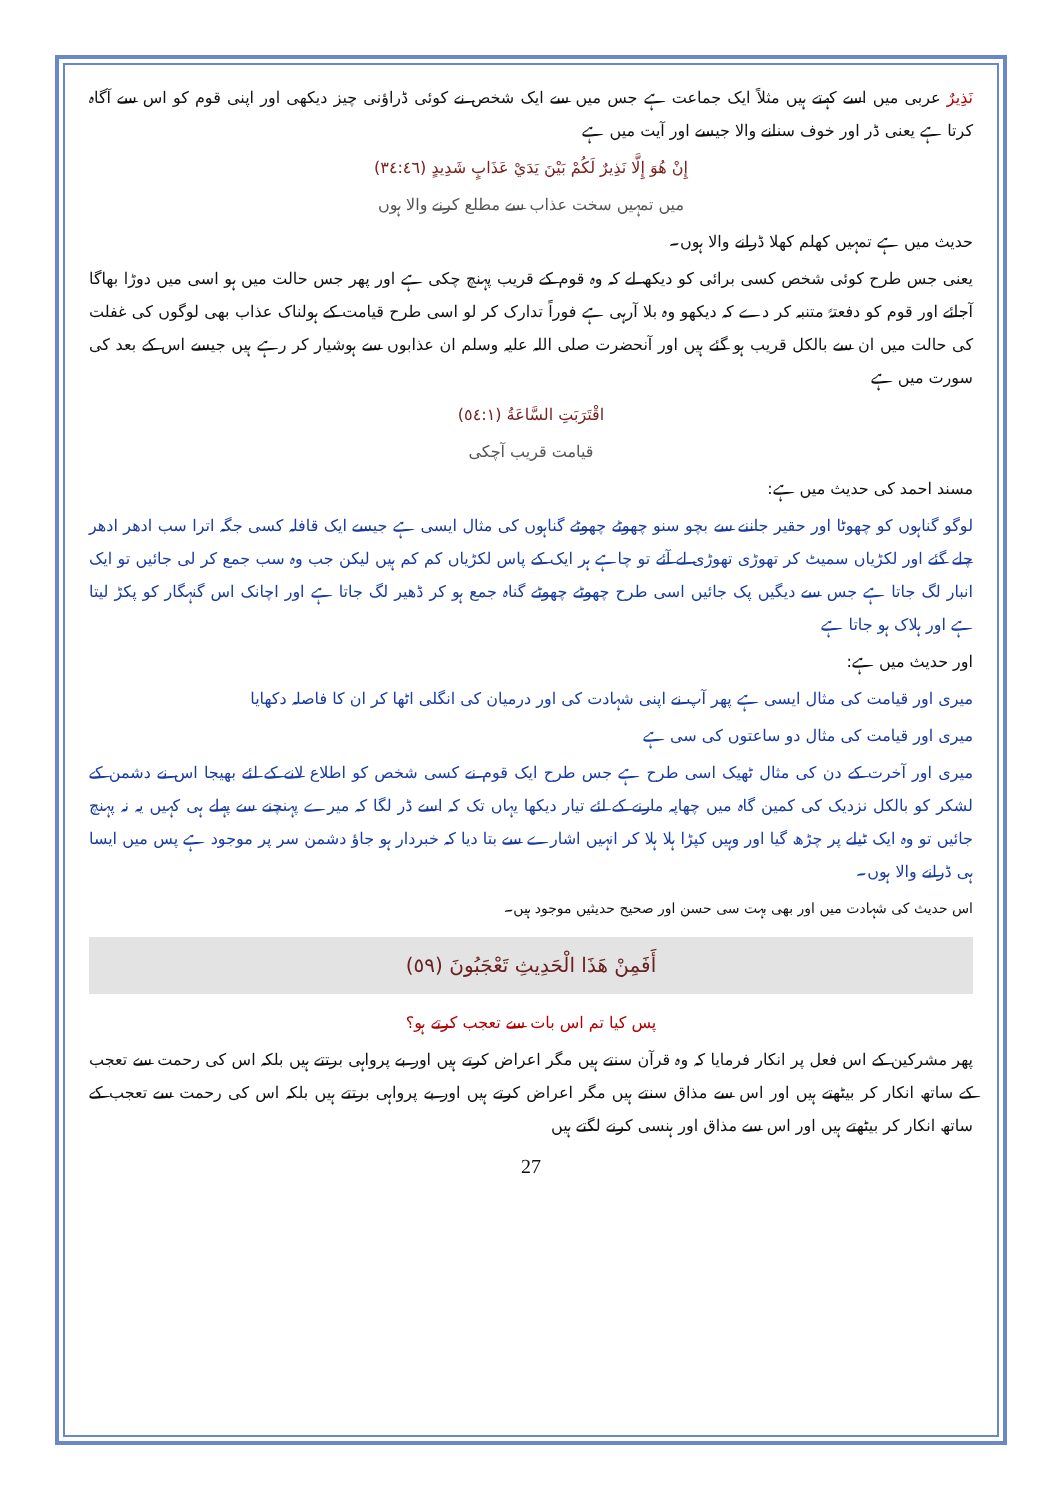نَذِيرٌ عربی میں اسے کہتے ہیں مثلاً ایک جماعت ہے جس میں سے ایک شخص نے کوئی ڈراؤنی چیز دیکھی اور اپنی قوم کو اس سے آگاہ کرتا ہے یعنی ڈر اور خوف سنانے والا جیسے اور آیت میں ہے
إِنْ هُوَ إِلَّا نَذِيرٌ لَكُمْ بَيْنَ يَدَيْ عَذَابٍ شَدِيدٍ (٣٤:٤٦)
میں تمہیں سخت عذاب سے مطلع کرنے والا ہوں
حدیث میں ہے تمہیں کھلم کھلا ڈرانے والا ہوں۔
یعنی جس طرح کوئی شخص کسی برائی کو دیکھ لے کہ وہ قوم کے قریب پہنچ چکی ہے اور پھر جس حالت میں ہو اسی میں دوڑا بھاگا آجائے اور قوم کو دفعتہً متنبہ کر دے کہ دیکھو وہ بلا آرہی ہے فوراً تدارک کر لو اسی طرح قیامت کے ہولناک عذاب بھی لوگوں کی غفلت کی حالت میں ان سے بالکل قریب ہو گئے ہیں اور آنحضرت صلی اللہ علیہ وسلم ان عذابوں سے ہوشیار کر رہے ہیں جیسے اس کے بعد کی سورت میں ہے
اقْتَرَبَتِ السَّاعَةُ (٥٤:١)
قیامت قریب آچکی
مسند احمد کی حدیث میں ہے:
لوگو گناہوں کو چھوٹا اور حقیر جاننے سے بچو سنو چھوٹے چھوٹے گناہوں کی مثال ایسی ہے جیسے ایک قافلہ کسی جگہ اترا سب ادھر ادھر چلے گئے اور لکڑیاں سمیٹ کر تھوڑی تھوڑی لے آئے تو چاہے ہر ایک کے پاس لکڑیاں کم کم ہیں لیکن جب وہ سب جمع کر لی جائیں تو ایک انبار لگ جاتا ہے جس سے دیگیں پک جائیں اسی طرح چھوٹے چھوٹے گناہ جمع ہو کر ڈھیر لگ جاتا ہے اور اچانک اس گنہگار کو پکڑ لیتا ہے اور ہلاک ہو جاتا ہے
اور حدیث میں ہے:
میری اور قیامت کی مثال ایسی ہے پھر آپ نے اپنی شہادت کی اور درمیان کی انگلی اٹھا کر ان کا فاصلہ دکھایا
میری اور قیامت کی مثال دو ساعتوں کی سی ہے
میری اور آخرت کے دن کی مثال ٹھیک اسی طرح ہے جس طرح ایک قوم نے کسی شخص کو اطلاع لانے کے لئے بھیجا اس نے دشمن کے لشکر کو بالکل نزدیک کی کمین گاہ میں چھاپہ مارنے کے لئے تیار دیکھا یہاں تک کہ اسے ڈر لگا کہ میرے پہنچنے سے پہلے ہی کہیں یہ نہ پہنچ جائیں تو وہ ایک ٹیلے پر چڑھ گیا اور وہیں کپڑا ہلا ہلا کر انہیں اشارے سے بتا دیا کہ خبردار ہو جاؤ دشمن سر پر موجود ہے پس میں ایسا ہی ڈرانے والا ہوں۔
اس حدیث کی شہادت میں اور بھی بہت سی حسن اور صحیح حدیثیں موجود ہیں۔
أَفَمِنْ هَذَا الْحَدِيثِ تَعْجَبُونَ (٥٩)
پس کیا تم اس بات سے تعجب کرتے ہو؟
پھر مشرکین کے اس فعل پر انکار فرمایا کہ وہ قرآن سنتے ہیں مگر اعراض کرتے ہیں اور بے پرواہی برتتے ہیں بلکہ اس کی رحمت سے تعجب کے ساتھ انکار کر بیٹھتے ہیں اور اس سے مذاق سنتے ہیں مگر اعراض کرتے ہیں اور بے پرواہی برتتے ہیں بلکہ اس کی رحمت سے تعجب کے ساتھ انکار کر بیٹھتے ہیں اور اس سے مذاق اور ہنسی کرنے لگتے ہیں
27